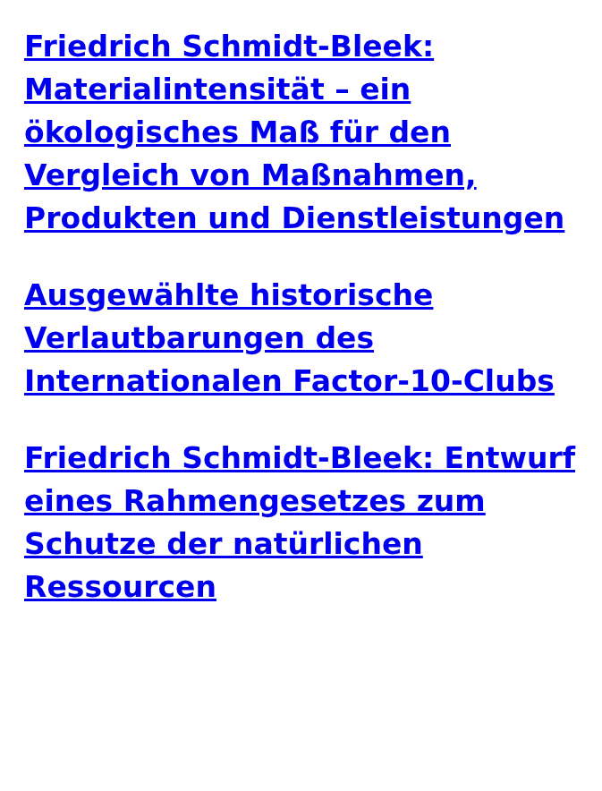Friedrich Schmidt-Bleek: Materialintensität – ein ökologisches Maß für den Vergleich von Maßnahmen, Produkten und Dienstleistungen
Ausgewählte historische Verlautbarungen des Internationalen Factor-10-Clubs
Friedrich Schmidt-Bleek: Entwurf eines Rahmengesetzes zum Schutze der natürlichen Ressourcen